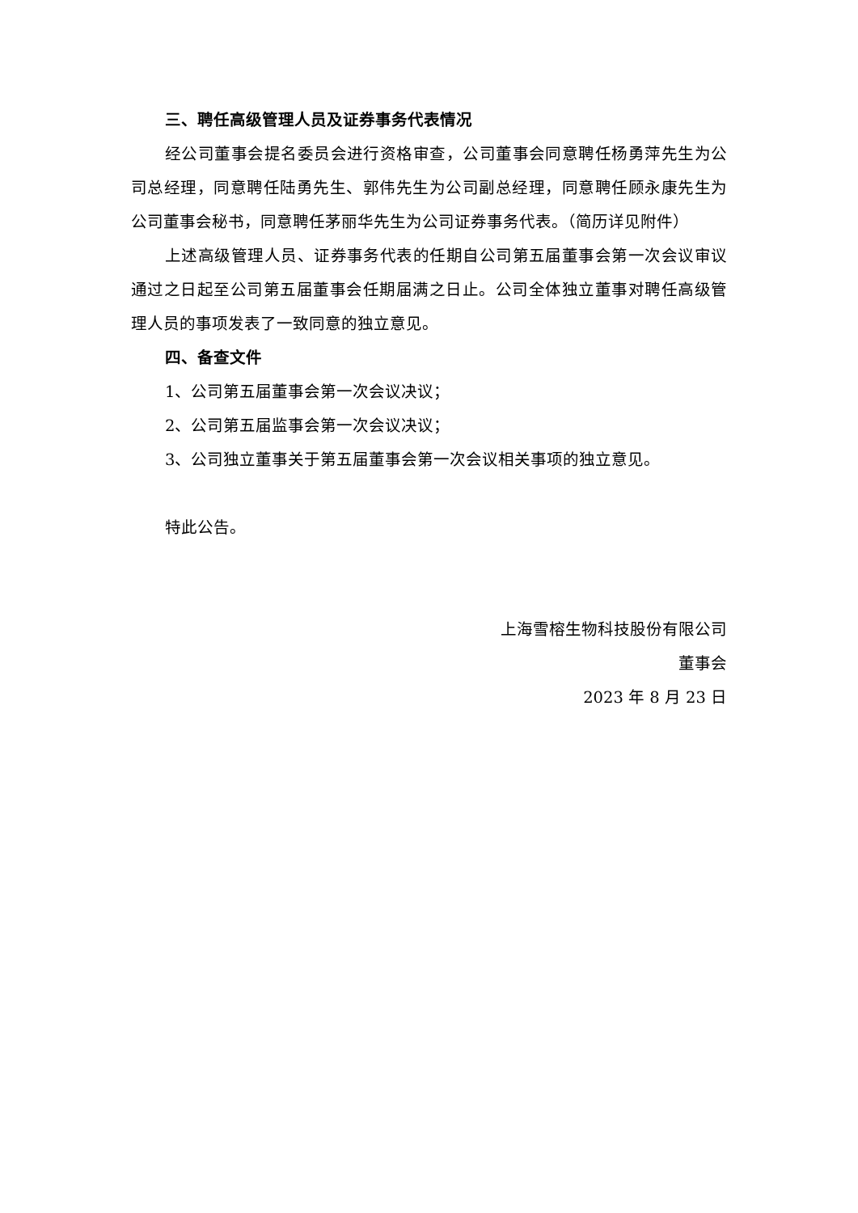三、聘任高级管理人员及证券事务代表情况
经公司董事会提名委员会进行资格审查，公司董事会同意聘任杨勇萍先生为公司总经理，同意聘任陆勇先生、郭伟先生为公司副总经理，同意聘任顾永康先生为公司董事会秘书，同意聘任茅丽华先生为公司证券事务代表。（简历详见附件）
上述高级管理人员、证券事务代表的任期自公司第五届董事会第一次会议审议通过之日起至公司第五届董事会任期届满之日止。公司全体独立董事对聘任高级管理人员的事项发表了一致同意的独立意见。
四、备查文件
1、公司第五届董事会第一次会议决议；
2、公司第五届监事会第一次会议决议；
3、公司独立董事关于第五届董事会第一次会议相关事项的独立意见。
特此公告。
上海雪榕生物科技股份有限公司
董事会
2023 年 8 月 23 日